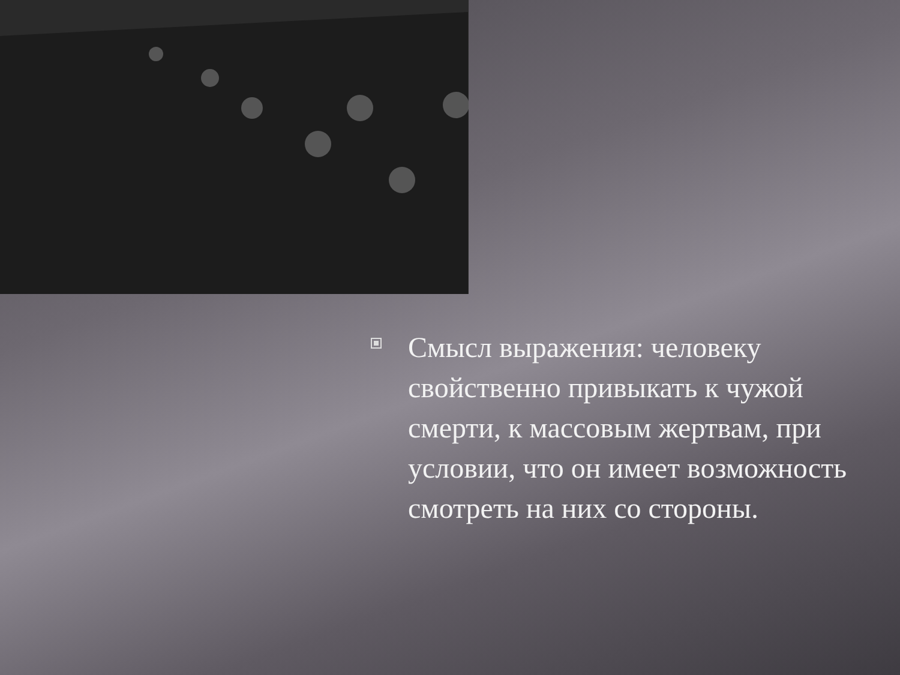Смысл выражения: человеку свойственно привыкать к чужой смерти, к массовым жертвам, при условии, что он имеет возможность смотреть на них со стороны.